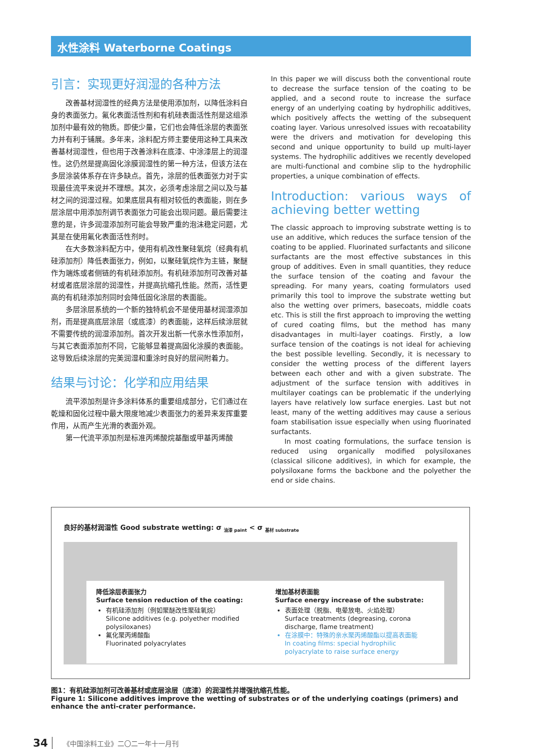水性涂料 Waterborne Coatings
引言：实现更好润湿的各种方法
改善基材润湿性的经典方法是使用添加剂，以降低涂料自身的表面张力。氟化表面活性剂和有机硅表面活性剂是这组添加剂中最有效的物质。即使少量，它们也会降低涂层的表面张力并有利于铺展。多年来，涂料配方师主要使用这种工具来改善基材润湿性，但也用于改善涂料在底漆、中涂漆层上的润湿性。这仍然是提高固化涂膜润湿性的第一种方法，但该方法在多层涂装体系存在许多缺点。首先，涂层的低表面张力对于实现最佳流平来说并不理想。其次，必须考虑涂层之间以及与基材之间的润湿过程。如果底层具有相对较低的表面能，则在多层涂层中用添加剂调节表面张力可能会出现问题。最后需要注意的是，许多润湿添加剂可能会导致严重的泡沫稳定问题，尤其是在使用氟化表面活性剂时。
在大多数涂料配方中，使用有机改性聚硅氧烷（经典有机硅添加剂）降低表面张力，例如，以聚硅氧烷作为主链，聚醚作为端炼或者侧链的有机硅添加剂。有机硅添加剂可改善对基材或者底层涂层的润湿性，并提高抗缩孔性能。然而，活性更高的有机硅添加剂同时会降低固化涂层的表面能。
多层涂层系统的一个新的独特机会不是使用基材润湿添加剂，而是提高底层涂层（或底漆）的表面能，这样后续涂层就不需要传统的润湿添加剂。首次开发出新一代亲水性添加剂，与其它表面添加剂不同，它能够显着提高固化涂膜的表面能。这导致后续涂层的完美润湿和重涂时良好的层间附着力。
结果与讨论：化学和应用结果
流平添加剂是许多涂料体系的重要组成部分，它们通过在乾燥和固化过程中最大限度地减少表面张力的差异来发挥重要作用，从而产生光滑的表面外观。
第一代流平添加剂是标准丙烯酸烷基酯或甲基丙烯酸
In this paper we will discuss both the conventional route to decrease the surface tension of the coating to be applied, and a second route to increase the surface energy of an underlying coating by hydrophilic additives, which positively affects the wetting of the subsequent coating layer. Various unresolved issues with recoatability were the drivers and motivation for developing this second and unique opportunity to build up multi-layer systems. The hydrophilic additives we recently developed are multi-functional and combine slip to the hydrophilic properties, a unique combination of effects.
Introduction: various ways of achieving better wetting
The classic approach to improving substrate wetting is to use an additive, which reduces the surface tension of the coating to be applied. Fluorinated surfactants and silicone surfactants are the most effective substances in this group of additives. Even in small quantities, they reduce the surface tension of the coating and favour the spreading. For many years, coating formulators used primarily this tool to improve the substrate wetting but also the wetting over primers, basecoats, middle coats etc. This is still the first approach to improving the wetting of cured coating films, but the method has many disadvantages in multi-layer coatings. Firstly, a low surface tension of the coatings is not ideal for achieving the best possible levelling. Secondly, it is necessary to consider the wetting process of the different layers between each other and with a given substrate. The adjustment of the surface tension with additives in multilayer coatings can be problematic if the underlying layers have relatively low surface energies. Last but not least, many of the wetting additives may cause a serious foam stabilisation issue especially when using fluorinated surfactants.
In most coating formulations, the surface tension is reduced using organically modified polysiloxanes (classical silicone additives), in which for example, the polysiloxane forms the backbone and the polyether the end or side chains.
良好的基材润湿性 Good substrate wetting: σ <sub>油漆 paint</sub> < σ <sub>基材 substrate</sub>
降低涂层表面张力
Surface tension reduction of the coating:
有机硅添加剂（例如聚醚改性聚硅氧烷）
Silicone additives (e.g. polyether modified polysiloxanes)
氟化聚丙烯酸酯
Fluorinated polyacrylates
增加基材表面能
Surface energy increase of the substrate:
表面处理（脱脂、电晕放电、火焰处理）
Surface treatments (degreasing, corona discharge, flame treatment)
在涂膜中：特殊的亲水聚丙烯酸酯以提高表面能
In coating films: special hydrophilic polyacrylate to raise surface energy
图1：有机硅添加剂可改善基材或底层涂层（底漆）的润湿性并增强抗缩孔性能。
Figure 1: Silicone additives improve the wetting of substrates or of the underlying coatings (primers) and enhance the anti-crater performance.
34 《中国涂料工业》二〇二一年十一月刊